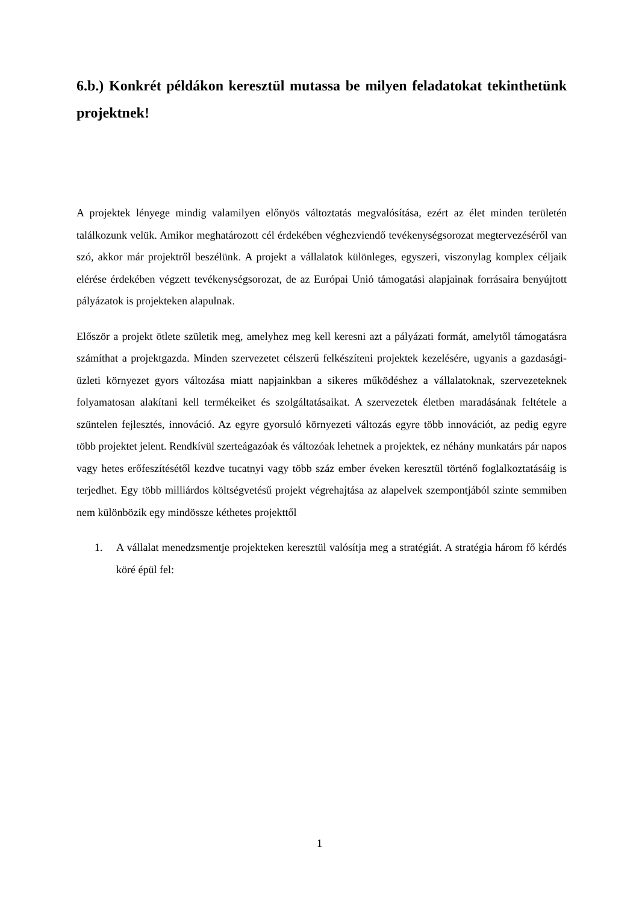6.b.) Konkrét példákon keresztül mutassa be milyen feladatokat tekinthetünk projektnek!
A projektek lényege mindig valamilyen előnyös változtatás megvalósítása, ezért az élet minden területén találkozunk velük. Amikor meghatározott cél érdekében véghezviendő tevékenységsorozat megtervezéséről van szó, akkor már projektről beszélünk. A projekt a vállalatok különleges, egyszeri, viszonylag komplex céljaik elérése érdekében végzett tevékenységsorozat, de az Európai Unió támogatási alapjainak forrásaira benyújtott pályázatok is projekteken alapulnak.
Először a projekt ötlete születik meg, amelyhez meg kell keresni azt a pályázati formát, amelytől támogatásra számíthat a projektgazda. Minden szervezetet célszerű felkészíteni projektek kezelésére, ugyanis a gazdasági-üzleti környezet gyors változása miatt napjainkban a sikeres működéshez a vállalatoknak, szervezeteknek folyamatosan alakítani kell termékeiket és szolgáltatásaikat. A szervezetek életben maradásának feltétele a szüntelen fejlesztés, innováció. Az egyre gyorsuló környezeti változás egyre több innovációt, az pedig egyre több projektet jelent. Rendkívül szerteágazóak és változóak lehetnek a projektek, ez néhány munkatárs pár napos vagy hetes erőfeszítésétől kezdve tucatnyi vagy több száz ember éveken keresztül történő foglalkoztatásáig is terjedhet. Egy több milliárdos költségvetésű projekt végrehajtása az alapelvek szempontjából szinte semmiben nem különbözik egy mindössze kéthetes projekttől
1. A vállalat menedzsmentje projekteken keresztül valósítja meg a stratégiát. A stratégia három fő kérdés köré épül fel:
1